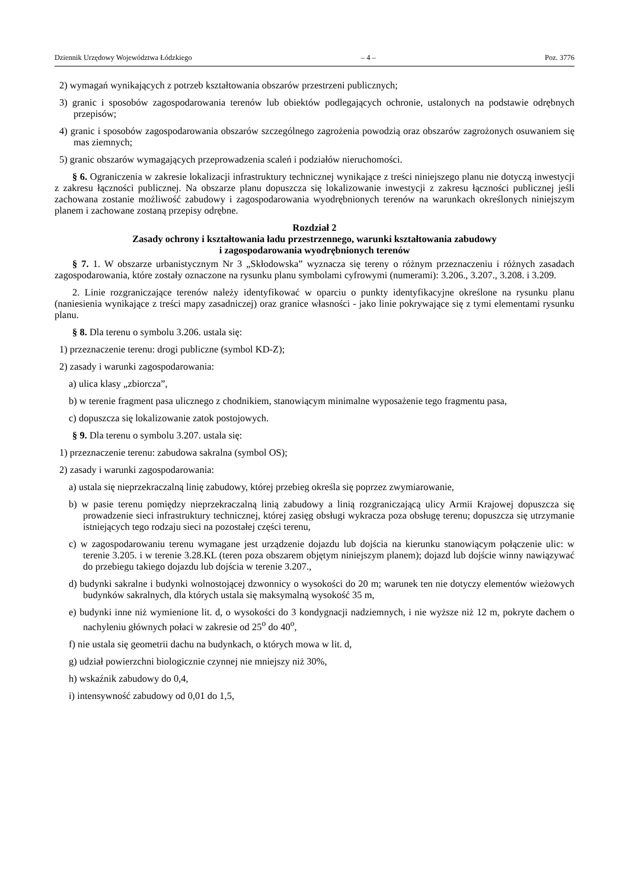Dziennik Urzędowy Województwa Łódzkiego – 4 – Poz. 3776
2) wymagań wynikających z potrzeb kształtowania obszarów przestrzeni publicznych;
3) granic i sposobów zagospodarowania terenów lub obiektów podlegających ochronie, ustalonych na podstawie odrębnych przepisów;
4) granic i sposobów zagospodarowania obszarów szczególnego zagrożenia powodzią oraz obszarów zagrożonych osuwaniem się mas ziemnych;
5) granic obszarów wymagających przeprowadzenia scaleń i podziałów nieruchomości.
§ 6. Ograniczenia w zakresie lokalizacji infrastruktury technicznej wynikające z treści niniejszego planu nie dotyczą inwestycji z zakresu łączności publicznej. Na obszarze planu dopuszcza się lokalizowanie inwestycji z zakresu łączności publicznej jeśli zachowana zostanie możliwość zabudowy i zagospodarowania wyodrębnionych terenów na warunkach określonych niniejszym planem i zachowane zostaną przepisy odrębne.
Rozdział 2
Zasady ochrony i kształtowania ładu przestrzennego, warunki kształtowania zabudowy
i zagospodarowania wyodrębnionych terenów
§ 7. 1. W obszarze urbanistycznym Nr 3 „Skłodowska” wyznacza się tereny o różnym przeznaczeniu i różnych zasadach zagospodarowania, które zostały oznaczone na rysunku planu symbolami cyfrowymi (numerami): 3.206., 3.207., 3.208. i 3.209.
2. Linie rozgraniczające terenów należy identyfikować w oparciu o punkty identyfikacyjne określone na rysunku planu (naniesienia wynikające z treści mapy zasadniczej) oraz granice własności - jako linie pokrywające się z tymi elementami rysunku planu.
§ 8. Dla terenu o symbolu 3.206. ustala się:
1) przeznaczenie terenu: drogi publiczne (symbol KD-Z);
2) zasady i warunki zagospodarowania:
a) ulica klasy „zbiorcza”,
b) w terenie fragment pasa ulicznego z chodnikiem, stanowiącym minimalne wyposażenie tego fragmentu pasa,
c) dopuszcza się lokalizowanie zatok postojowych.
§ 9. Dla terenu o symbolu 3.207. ustala się:
1) przeznaczenie terenu: zabudowa sakralna (symbol OS);
2) zasady i warunki zagospodarowania:
a) ustala się nieprzekraczalną linię zabudowy, której przebieg określa się poprzez zwymiarowanie,
b) w pasie terenu pomiędzy nieprzekraczalną linią zabudowy a linią rozgraniczającą ulicy Armii Krajowej dopuszcza się prowadzenie sieci infrastruktury technicznej, której zasięg obsługi wykracza poza obsługę terenu; dopuszcza się utrzymanie istniejących tego rodzaju sieci na pozostałej części terenu,
c) w zagospodarowaniu terenu wymagane jest urządzenie dojazdu lub dojścia na kierunku stanowiącym połączenie ulic: w terenie 3.205. i w terenie 3.28.KL (teren poza obszarem objętym niniejszym planem); dojazd lub dojście winny nawiązywać do przebiegu takiego dojazdu lub dojścia w terenie 3.207.,
d) budynki sakralne i budynki wolnostojącej dzwonnicy o wysokości do 20 m; warunek ten nie dotyczy elementów wieżowych budynków sakralnych, dla których ustala się maksymalną wysokość 35 m,
e) budynki inne niż wymienione lit. d, o wysokości do 3 kondygnacji nadziemnych, i nie wyższe niż 12 m, pokryte dachem o nachyleniu głównych połaci w zakresie od 25<sup>o</sup> do 40<sup>o</sup>,
f) nie ustala się geometrii dachu na budynkach, o których mowa w lit. d,
g) udział powierzchni biologicznie czynnej nie mniejszy niż 30%,
h) wskaźnik zabudowy do 0,4,
i) intensywność zabudowy od 0,01 do 1,5,